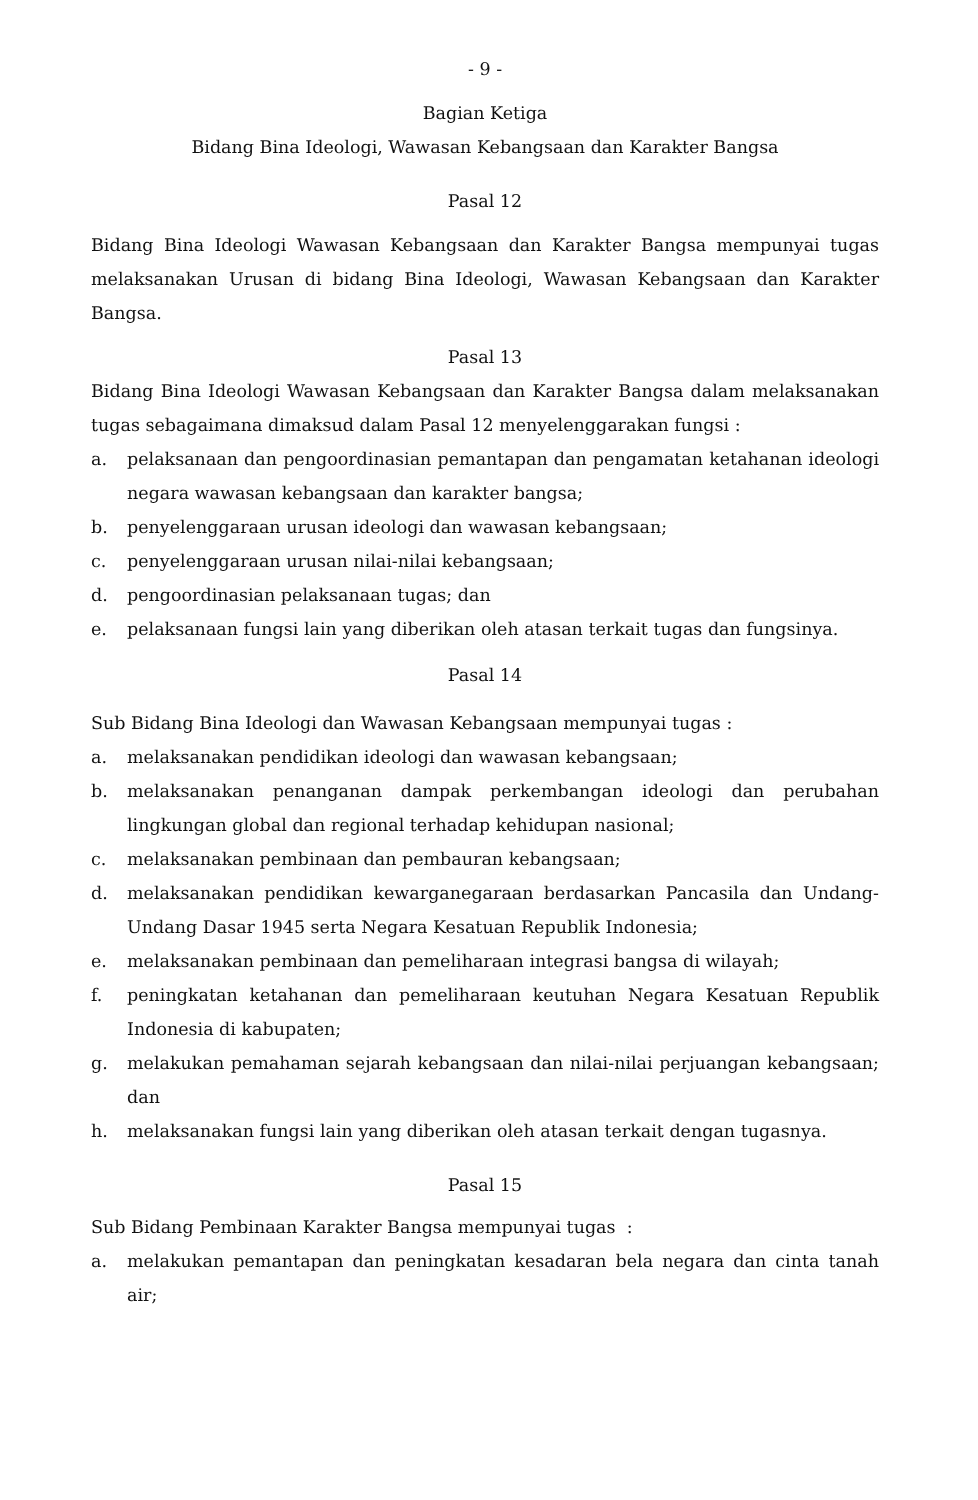- 9 -
Bagian Ketiga
Bidang Bina Ideologi, Wawasan Kebangsaan dan Karakter Bangsa
Pasal 12
Bidang Bina Ideologi Wawasan Kebangsaan dan Karakter Bangsa mempunyai tugas melaksanakan Urusan di bidang Bina Ideologi, Wawasan Kebangsaan dan Karakter Bangsa.
Pasal 13
Bidang Bina Ideologi Wawasan Kebangsaan dan Karakter Bangsa dalam melaksanakan tugas sebagaimana dimaksud dalam Pasal 12 menyelenggarakan fungsi :
a. pelaksanaan dan pengoordinasian pemantapan dan pengamatan ketahanan ideologi negara wawasan kebangsaan dan karakter bangsa;
b. penyelenggaraan urusan ideologi dan wawasan kebangsaan;
c. penyelenggaraan urusan nilai-nilai kebangsaan;
d. pengoordinasian pelaksanaan tugas; dan
e. pelaksanaan fungsi lain yang diberikan oleh atasan terkait tugas dan fungsinya.
Pasal 14
Sub Bidang Bina Ideologi dan Wawasan Kebangsaan mempunyai tugas :
a. melaksanakan pendidikan ideologi dan wawasan kebangsaan;
b. melaksanakan penanganan dampak perkembangan ideologi dan perubahan lingkungan global dan regional terhadap kehidupan nasional;
c. melaksanakan pembinaan dan pembauran kebangsaan;
d. melaksanakan pendidikan kewarganegaraan berdasarkan Pancasila dan Undang-Undang Dasar 1945 serta Negara Kesatuan Republik Indonesia;
e. melaksanakan pembinaan dan pemeliharaan integrasi bangsa di wilayah;
f. peningkatan ketahanan dan pemeliharaan keutuhan Negara Kesatuan Republik Indonesia di kabupaten;
g. melakukan pemahaman sejarah kebangsaan dan nilai-nilai perjuangan kebangsaan; dan
h. melaksanakan fungsi lain yang diberikan oleh atasan terkait dengan tugasnya.
Pasal 15
Sub Bidang Pembinaan Karakter Bangsa mempunyai tugas :
a. melakukan pemantapan dan peningkatan kesadaran bela negara dan cinta tanah air;